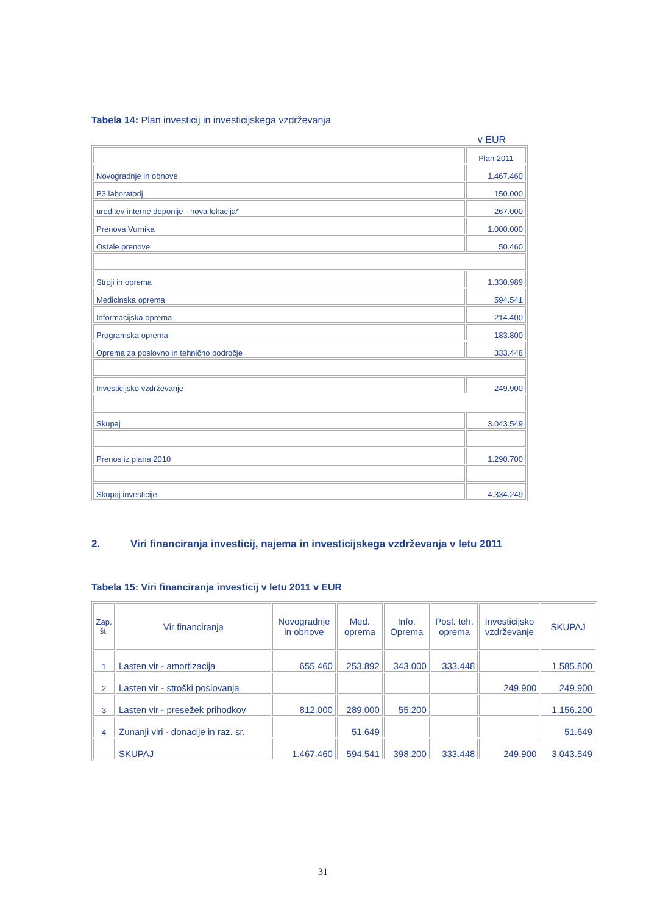Tabela 14: Plan investicij in investicijskega vzdrževanja
v EUR
| | Plan 2011 |
| Novogradnje in obnove | 1.467.460 |
| P3 laboratorij | 150.000 |
| ureditev interne deponije - nova lokacija* | 267.000 |
| Prenova Vurnika | 1.000.000 |
| Ostale prenove | 50.460 |
| Stroji in oprema | 1.330.989 |
| Medicinska oprema | 594.541 |
| Informacijska oprema | 214.400 |
| Programska oprema | 183.800 |
| Oprema za poslovno in tehnično področje | 333.448 |
| Investicijsko vzdrževanje | 249.900 |
| Skupaj | 3.043.549 |
| Prenos iz plana 2010 | 1.290.700 |
| Skupaj investicije | 4.334.249 |
2. Viri financiranja investicij, najema in investicijskega vzdrževanja v letu 2011
Tabela 15: Viri financiranja investicij v letu 2011 v EUR
| Zap. št. | Vir financiranja | Novogradnje in obnove | Med. oprema | Info. Oprema | Posl. teh. oprema | Investicijsko vzdrževanje | SKUPAJ |
| --- | --- | --- | --- | --- | --- | --- | --- |
| 1 | Lasten vir - amortizacija | 655.460 | 253.892 | 343.000 | 333.448 | | 1.585.800 |
| 2 | Lasten vir - stroški poslovanja | | | | | 249.900 | 249.900 |
| 3 | Lasten vir - presežek prihodkov | 812.000 | 289.000 | 55.200 | | | 1.156.200 |
| 4 | Zunanji viri - donacije in raz. sr. | | 51.649 | | | | 51.649 |
| | SKUPAJ | 1.467.460 | 594.541 | 398.200 | 333.448 | 249.900 | 3.043.549 |
31